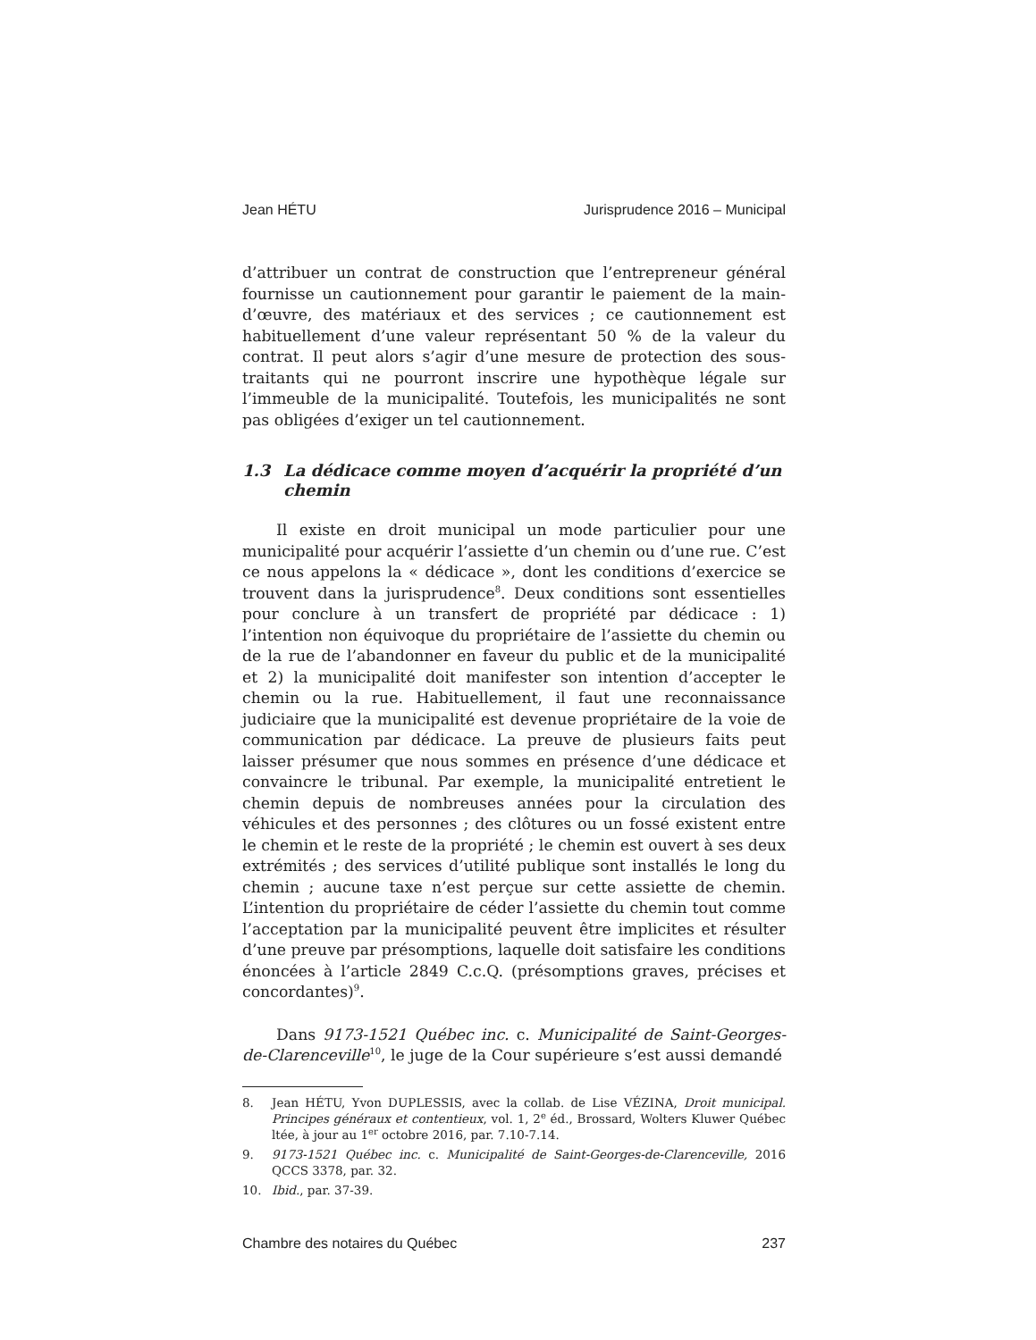Jean HÉTU Jurisprudence 2016 – Municipal
d’attribuer un contrat de construction que l’entrepreneur général fournisse un cautionnement pour garantir le paiement de la main-d’œuvre, des matériaux et des services ; ce cautionnement est habituellement d’une valeur représentant 50 % de la valeur du contrat. Il peut alors s’agir d’une mesure de protection des sous-traitants qui ne pourront inscrire une hypothèque légale sur l’immeuble de la municipalité. Toutefois, les municipalités ne sont pas obligées d’exiger un tel cautionnement.
1.3 La dédicace comme moyen d’acquérir la propriété d’un chemin
Il existe en droit municipal un mode particulier pour une municipalité pour acquérir l’assiette d’un chemin ou d’une rue. C’est ce nous appelons la « dédicace », dont les conditions d’exercice se trouvent dans la jurisprudence<sup>8</sup>. Deux conditions sont essentielles pour conclure à un transfert de propriété par dédicace : 1) l’intention non équivoque du propriétaire de l’assiette du chemin ou de la rue de l’abandonner en faveur du public et de la municipalité et 2) la municipalité doit manifester son intention d’accepter le chemin ou la rue. Habituellement, il faut une reconnaissance judiciaire que la municipalité est devenue propriétaire de la voie de communication par dédicace. La preuve de plusieurs faits peut laisser présumer que nous sommes en présence d’une dédicace et convaincre le tribunal. Par exemple, la municipalité entretient le chemin depuis de nombreuses années pour la circulation des véhicules et des personnes ; des clôtures ou un fossé existent entre le chemin et le reste de la propriété ; le chemin est ouvert à ses deux extrémités ; des services d’utilité publique sont installés le long du chemin ; aucune taxe n’est perçue sur cette assiette de chemin. L’intention du propriétaire de céder l’assiette du chemin tout comme l’acceptation par la municipalité peuvent être implicites et résulter d’une preuve par présomptions, laquelle doit satisfaire les conditions énoncées à l’article 2849 C.c.Q. (présomptions graves, précises et concordantes)<sup>9</sup>.
Dans 9173-1521 Québec inc. c. Municipalité de Saint-Georges-de-Clarenceville<sup>10</sup>, le juge de la Cour supérieure s’est aussi demandé
8. Jean HÉTU, Yvon DUPLESSIS, avec la collab. de Lise VÉZINA, Droit municipal. Principes généraux et contentieux, vol. 1, 2<sup>e</sup> éd., Brossard, Wolters Kluwer Québec ltée, à jour au 1<sup>er</sup> octobre 2016, par. 7.10-7.14.
9. 9173-1521 Québec inc. c. Municipalité de Saint-Georges-de-Clarenceville, 2016 QCCS 3378, par. 32.
10. Ibid., par. 37-39.
Chambre des notaires du Québec 237